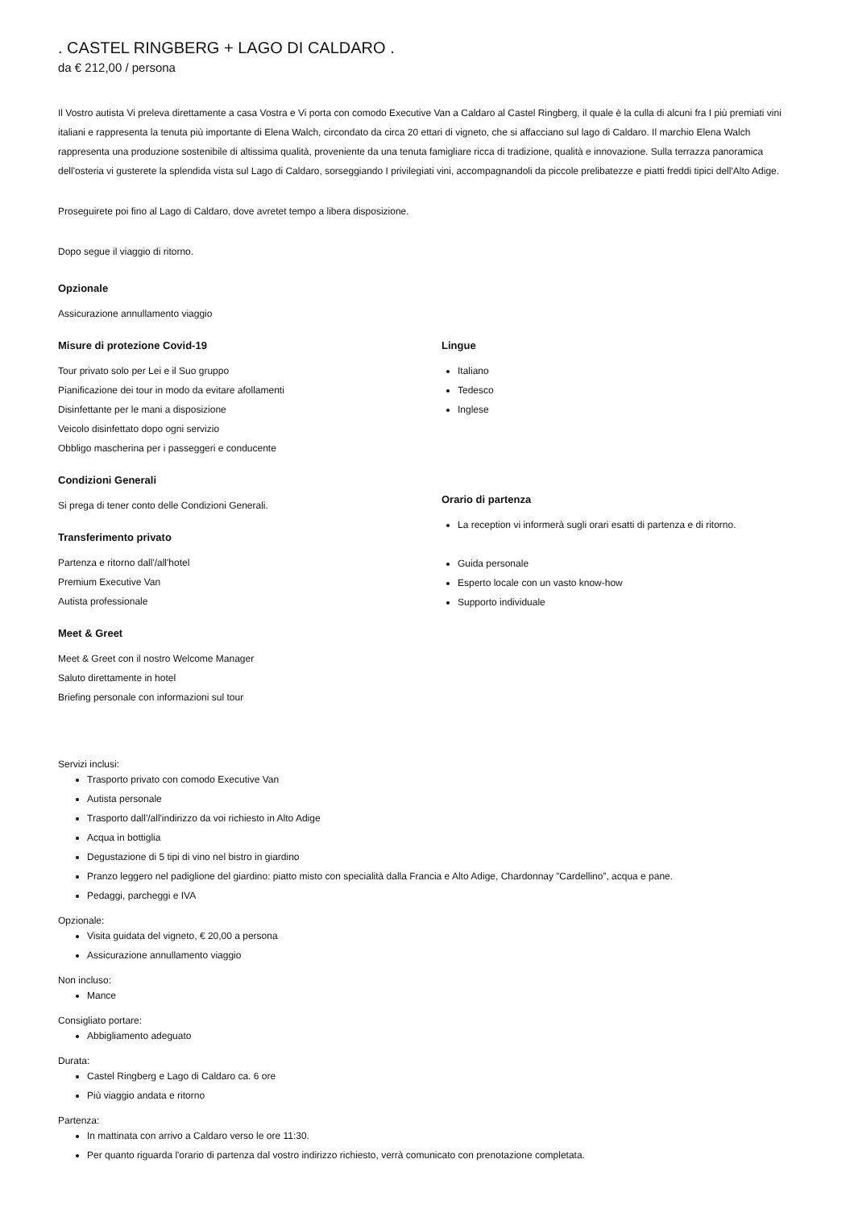. CASTEL RINGBERG + LAGO DI CALDARO .
da € 212,00 / persona
Il Vostro autista Vi preleva direttamente a casa Vostra e Vi porta con comodo Executive Van a Caldaro al Castel Ringberg, il quale è la culla di alcuni fra I più premiati vini italiani e rappresenta la tenuta più importante di Elena Walch, circondato da circa 20 ettari di vigneto, che si affacciano sul lago di Caldaro. Il marchio Elena Walch rappresenta una produzione sostenibile di altissima qualità, proveniente da una tenuta famigliare ricca di tradizione, qualità e innovazione. Sulla terrazza panoramica dell'osteria vi gusterete la splendida vista sul Lago di Caldaro, sorseggiando I privilegiati vini, accompagnandoli da piccole prelibatezze e piatti freddi tipici dell'Alto Adige.
Proseguirete poi fino al Lago di Caldaro, dove avretet tempo a libera disposizione.
Dopo segue il viaggio di ritorno.
Opzionale
Assicurazione annullamento viaggio
Misure di protezione Covid-19
Tour privato solo per Lei e il Suo gruppo
Pianificazione dei tour in modo da evitare afollamenti
Disinfettante per le mani a disposizione
Veicolo disinfettato dopo ogni servizio
Obbligo mascherina per i passeggeri e conducente
Condizioni Generali
Si prega di tener conto delle Condizioni Generali.
Transferimento privato
Partenza e ritorno dall'/all'hotel
Premium Executive Van
Autista professionale
Meet & Greet
Meet & Greet con il nostro Welcome Manager
Saluto direttamente in hotel
Briefing personale con informazioni sul tour
Lingue
Italiano
Tedesco
Inglese
Orario di partenza
La reception vi informerà sugli orari esatti di partenza e di ritorno.
Guida personale
Esperto locale con un vasto know-how
Supporto individuale
Servizi inclusi:
Trasporto privato con comodo Executive Van
Autista personale
Trasporto dall'/all'indirizzo da voi richiesto in Alto Adige
Acqua in bottiglia
Degustazione di 5 tipi di vino nel bistro in giardino
Pranzo leggero nel padiglione del giardino: piatto misto con specialità dalla Francia e Alto Adige, Chardonnay ”Cardellino”, acqua e pane.
Pedaggi, parcheggi e IVA
Opzionale:
Visita guidata del vigneto, € 20,00 a persona
Assicurazione annullamento viaggio
Non incluso:
Mance
Consigliato portare:
Abbigliamento adeguato
Durata:
Castel Ringberg e Lago di Caldaro ca. 6 ore
Più viaggio andata e ritorno
Partenza:
In mattinata con arrivo a Caldaro verso le ore 11:30.
Per quanto riguarda l'orario di partenza dal vostro indirizzo richiesto, verrà comunicato con prenotazione completata.